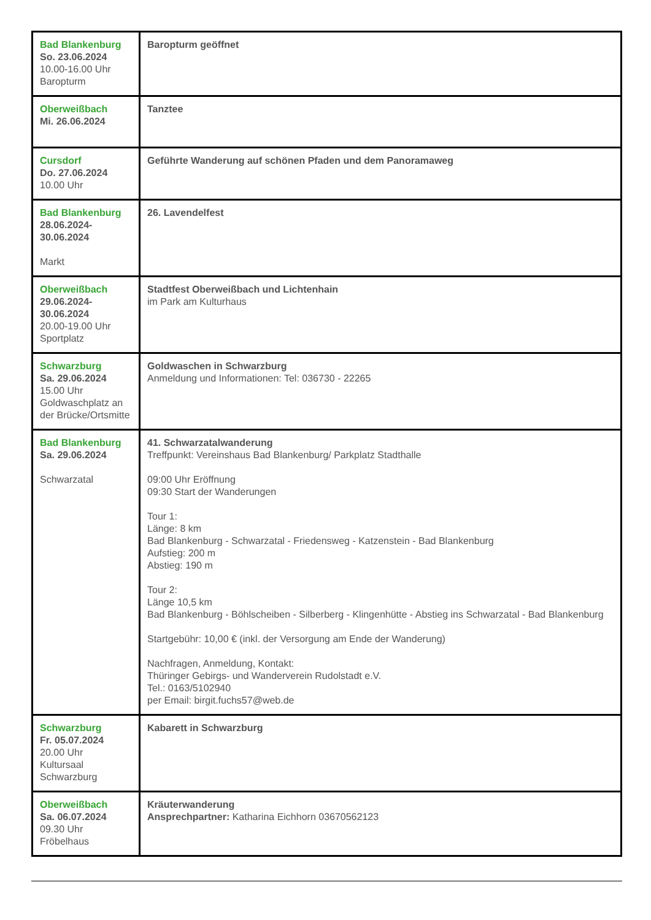| Bad Blankenburg So. 23.06.2024 10.00-16.00 Uhr Baropturm | Baropturm geöffnet |
| Oberweißbach Mi. 26.06.2024 | Tanztee |
| Cursdorf Do. 27.06.2024 10.00 Uhr | Geführte Wanderung auf schönen Pfaden und dem Panoramaweg |
| Bad Blankenburg 28.06.2024- 30.06.2024 Markt | 26. Lavendelfest |
| Oberweißbach 29.06.2024- 30.06.2024 20.00-19.00 Uhr Sportplatz | Stadtfest Oberweißbach und Lichtenhain im Park am Kulturhaus |
| Schwarzburg Sa. 29.06.2024 15.00 Uhr Goldwaschplatz an der Brücke/Ortsmitte | Goldwaschen in Schwarzburg Anmeldung und Informationen: Tel: 036730 - 22265 |
| Bad Blankenburg Sa. 29.06.2024 Schwarzatal | 41. Schwarzatalwanderung Treffpunkt: Vereinshaus Bad Blankenburg/ Parkplatz Stadthalle 09:00 Uhr Eröffnung 09:30 Start der Wanderungen Tour 1: Länge: 8 km Bad Blankenburg - Schwarzatal - Friedensweg - Katzenstein - Bad Blankenburg Aufstieg: 200 m Abstieg: 190 m Tour 2: Länge 10,5 km Bad Blankenburg - Böhlscheiben - Silberberg - Klingenhütte - Abstieg ins Schwarzatal - Bad Blankenburg Startgebühr: 10,00 € (inkl. der Versorgung am Ende der Wanderung) Nachfragen, Anmeldung, Kontakt: Thüringer Gebirgs- und Wanderverein Rudolstadt e.V. Tel.: 0163/5102940 per Email: birgit.fuchs57@web.de |
| Schwarzburg Fr. 05.07.2024 20.00 Uhr Kultursaal Schwarzburg | Kabarett in Schwarzburg |
| Oberweißbach Sa. 06.07.2024 09.30 Uhr Fröbelhaus | Kräuterwanderung Ansprechpartner: Katharina Eichhorn 03670562123 |